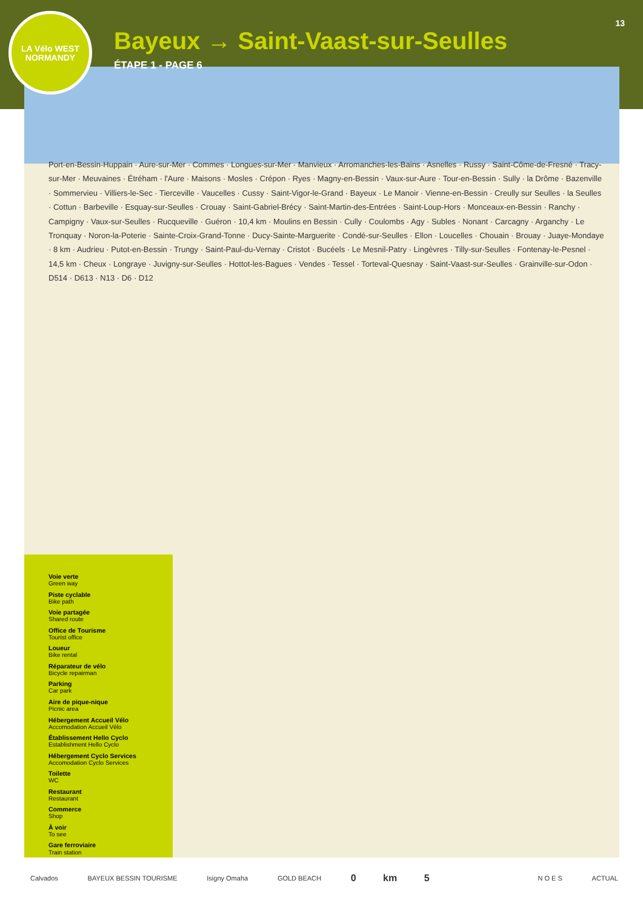LA Vélo WEST
NORMANDY
13
Bayeux → Saint-Vaast-sur-Seulles
ÉTAPE 1 - PAGE 6
Port-en-Bessin-Huppain · Aure-sur-Mer · Commes · Longues-sur-Mer · Manvieux · Arromanches-les-Bains · Asnelles · Russy · Saint-Côme-de-Fresné · Tracy-sur-Mer · Meuvaines · Étréham · l'Aure · Maisons · Mosles · Crépon · Ryes · Magny-en-Bessin · Vaux-sur-Aure · Tour-en-Bessin · Sully · la Drôme · Bazenville · Sommervieu · Villiers-le-Sec · Tierceville · Vaucelles · Cussy · Saint-Vigor-le-Grand · Bayeux · Le Manoir · Vienne-en-Bessin · Creully sur Seulles · la Seulles · Cottun · Barbeville · Esquay-sur-Seulles · Crouay · Saint-Gabriel-Brécy · Saint-Martin-des-Entrées · Saint-Loup-Hors · Monceaux-en-Bessin · Ranchy · Campigny · Vaux-sur-Seulles · Rucqueville · Guéron · 10,4 km · Moulins en Bessin · Cully · Coulombs · Agy · Subles · Nonant · Carcagny · Arganchy · Le Tronquay · Noron-la-Poterie · Sainte-Croix-Grand-Tonne · Ducy-Sainte-Marguerite · Condé-sur-Seulles · Ellon · Loucelles · Chouain · Brouay · Juaye-Mondaye · 8 km · Audrieu · Putot-en-Bessin · Trungy · Saint-Paul-du-Vernay · Cristot · Bucéels · Le Mesnil-Patry · Lingèvres · Tilly-sur-Seulles · Fontenay-le-Pesnel · 14,5 km · Cheux · Longraye · Juvigny-sur-Seulles · Hottot-les-Bagues · Vendes · Tessel · Torteval-Quesnay · Saint-Vaast-sur-Seulles · Grainville-sur-Odon · D514 · D613 · N13 · D6 · D12
Voie verte
Green way
Piste cyclable
Bike path
Voie partagée
Shared route
Office de Tourisme
Tourist office
Loueur
Bike rental
Réparateur de vélo
Bicycle repairman
Parking
Car park
Aire de pique-nique
Picnic area
Hébergement Accueil Vélo
Accomodation Accueil Vélo
Établissement Hello Cyclo
Establishment Hello Cyclo
Hébergement Cyclo Services
Accomodation Cyclo Services
Toilette
WC
Restaurant
Restaurant
Commerce
Shop
À voir
To see
Gare ferroviaire
Train station
Calvados BAYEUX BESSIN TOURISME Isigny Omaha GOLD BEACH 0 km 5 N O E S ACTUAL